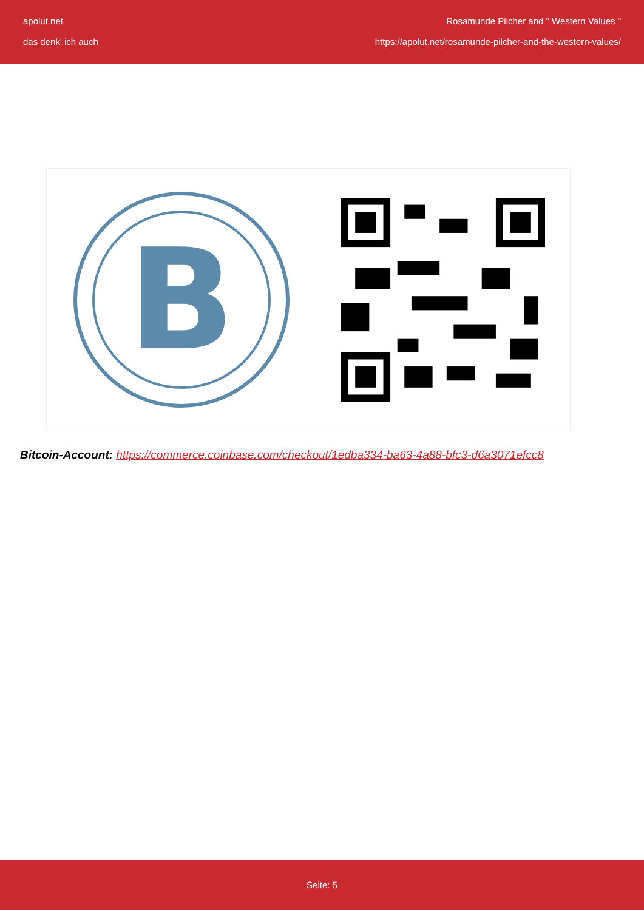apolut.net
das denk' ich auch
Rosamunde Pilcher and " Western Values "
https://apolut.net/rosamunde-pilcher-and-the-western-values/
B
Bitcoin-Account: https://commerce.coinbase.com/checkout/1edba334-ba63-4a88-bfc3-d6a3071efcc8
Seite: 5